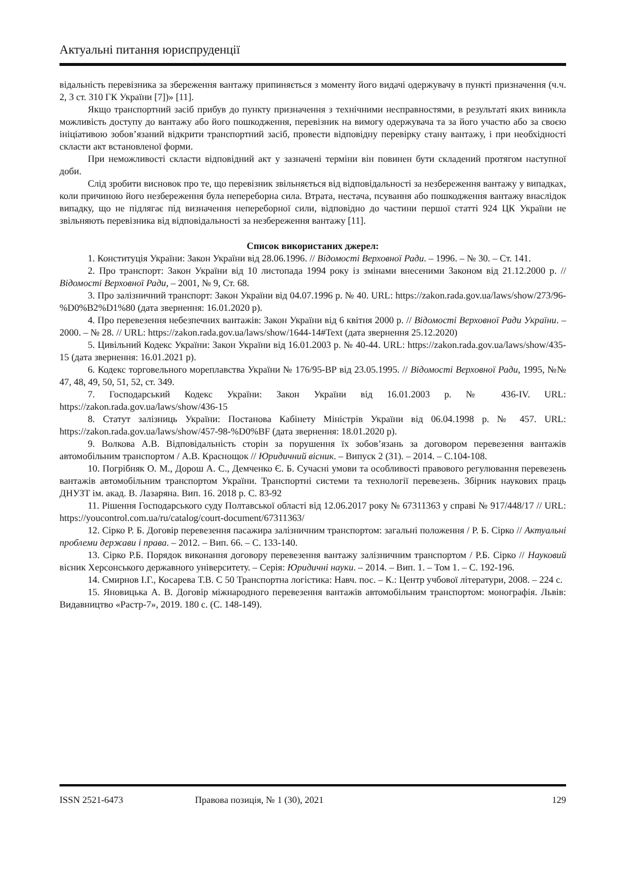Актуальні питання юриспруденції
відальність перевізника за збереження вантажу припиняється з моменту його видачі одержувачу в пункті призначення (ч.ч. 2, 3 ст. 310 ГК України [7])» [11].
Якщо транспортний засіб прибув до пункту призначення з технічними несправностями, в результаті яких виникла можливість доступу до вантажу або його пошкодження, перевізник на вимогу одержувача та за його участю або за своєю ініціативою зобов’язаний відкрити транспортний засіб, провести відповідну перевірку стану вантажу, і при необхідності скласти акт встановленої форми.
При неможливості скласти відповідний акт у зазначені терміни він повинен бути складений протягом наступної доби.
Слід зробити висновок про те, що перевізник звільняється від відповідальності за незбереження вантажу у випадках, коли причиною його незбереження була непереборна сила. Втрата, нестача, псування або пошкодження вантажу внаслідок випадку, що не підлягає під визначення непереборної сили, відповідно до частини першої статті 924 ЦК України не звільняють перевізника від відповідальності за незбереження вантажу [11].
Список використаних джерел:
1. Конституція України: Закон України від 28.06.1996. // Відомості Верховної Ради. – 1996. – № 30. – Ст. 141.
2. Про транспорт: Закон України від 10 листопада 1994 року із змінами внесеними Законом від 21.12.2000 р. // Відомості Верховної Ради, – 2001, № 9, Ст. 68.
3. Про залізничний транспорт: Закон України від 04.07.1996 р. № 40. URL: https://zakon.rada.gov.ua/laws/show/273/96-%D0%B2%D1%80 (дата звернення: 16.01.2020 р).
4. Про перевезення небезпечних вантажів: Закон України від 6 квітня 2000 р. // Відомості Верховної Ради України. – 2000. – № 28. // URL: https://zakon.rada.gov.ua/laws/show/1644-14#Text (дата звернення 25.12.2020)
5. Цивільний Кодекс України: Закон України від 16.01.2003 р. № 40-44. URL: https://zakon.rada.gov.ua/laws/show/435-15 (дата звернення: 16.01.2021 р).
6. Кодекс торговельного мореплавства України № 176/95-ВР від 23.05.1995. // Відомості Верховної Ради, 1995, №№ 47, 48, 49, 50, 51, 52, ст. 349.
7. Господарський Кодекс України: Закон України від 16.01.2003 р. № 436-IV. URL: https://zakon.rada.gov.ua/laws/show/436-15
8. Статут залізниць України: Постанова Кабінету Міністрів України від 06.04.1998 р. № 457. URL: https://zakon.rada.gov.ua/laws/show/457-98-%D0%BF (дата звернення: 18.01.2020 р).
9. Волкова А.В. Відповідальність сторін за порушення їх зобов’язань за договором перевезення вантажів автомобільним транспортом / А.В. Краснощок // Юридичний вісник. – Випуск 2 (31). – 2014. – С.104-108.
10. Погрібняк О. М., Дорош А. С., Демченко Є. Б. Сучасні умови та особливості правового регулювання перевезень вантажів автомобільним транспортом України. Транспортні системи та технології перевезень. Збірник наукових праць ДНУЗТ ім. акад. В. Лазаряна. Вип. 16. 2018 р. С. 83-92
11. Рішення Господарського суду Полтавської області від 12.06.2017 року № 67311363 у справі № 917/448/17 // URL: https://youcontrol.com.ua/ru/catalog/court-document/67311363/
12. Сірко Р. Б. Договір перевезення пасажира залізничним транспортом: загальні положення / Р. Б. Сірко // Актуальні проблеми держави і права. – 2012. – Вип. 66. – С. 133-140.
13. Сірко Р.Б. Порядок виконання договору перевезення вантажу залізничним транспортом / Р.Б. Сірко // Науковий вісник Херсонського державного університету. – Серія: Юридичні науки. – 2014. – Вип. 1. – Том 1. – С. 192-196.
14. Смирнов І.Г., Косарева Т.В. С 50 Транспортна логістика: Навч. пос. – К.: Центр учбової літератури, 2008. – 224 с.
15. Яновицька А. В. Договір міжнародного перевезення вантажів автомобільним транспортом: монографія. Львів: Видавництво «Растр-7», 2019. 180 с. (С. 148-149).
ISSN 2521-6473 Правова позиція, № 1 (30), 2021 129